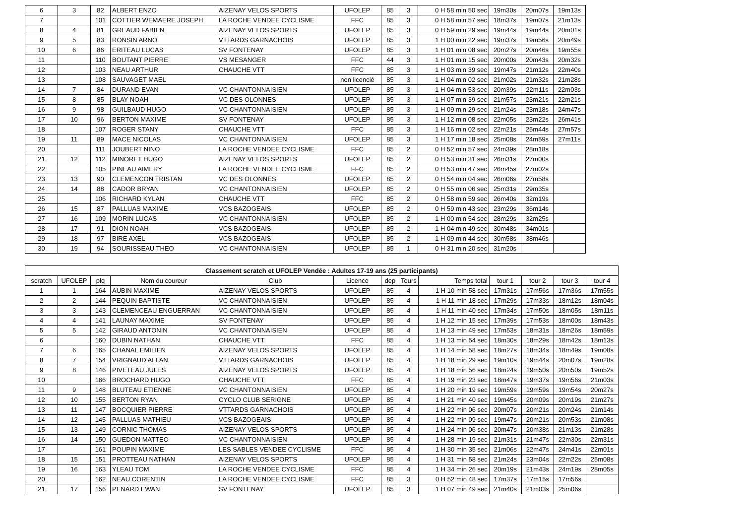| 6 | 3 | 82 | ALBERT ENZO | AIZENAY VELOS SPORTS | UFOLEP | 85 | 3 | 0 H 58 min 50 sec | 19m30s | 20m07s | 19m13s |
| 7 | | 101 | COTTIER WEMAERE JOSEPH | LA ROCHE VENDEE CYCLISME | FFC | 85 | 3 | 0 H 58 min 57 sec | 18m37s | 19m07s | 21m13s |
| 8 | 4 | 81 | GREAUD FABIEN | AIZENAY VELOS SPORTS | UFOLEP | 85 | 3 | 0 H 59 min 29 sec | 19m44s | 19m44s | 20m01s |
| 9 | 5 | 83 | RONSIN ARNO | VTTARDS GARNACHOIS | UFOLEP | 85 | 3 | 1 H 00 min 22 sec | 19m37s | 19m56s | 20m49s |
| 10 | 6 | 86 | ERITEAU LUCAS | SV FONTENAY | UFOLEP | 85 | 3 | 1 H 01 min 08 sec | 20m27s | 20m46s | 19m55s |
| 11 | | 110 | BOUTANT PIERRE | VS MESANGER | FFC | 44 | 3 | 1 H 01 min 15 sec | 20m00s | 20m43s | 20m32s |
| 12 | | 103 | NEAU ARTHUR | CHAUCHE VTT | FFC | 85 | 3 | 1 H 03 min 39 sec | 19m47s | 21m12s | 22m40s |
| 13 | | 108 | SAUVAGET MAEL | | non licencié | 85 | 3 | 1 H 04 min 02 sec | 21m02s | 21m32s | 21m28s |
| 14 | 7 | 84 | DURAND EVAN | VC CHANTONNAISIEN | UFOLEP | 85 | 3 | 1 H 04 min 53 sec | 20m39s | 22m11s | 22m03s |
| 15 | 8 | 85 | BLAY NOAH | VC DES OLONNES | UFOLEP | 85 | 3 | 1 H 07 min 39 sec | 21m57s | 23m21s | 22m21s |
| 16 | 9 | 98 | GUILBAUD HUGO | VC CHANTONNAISIEN | UFOLEP | 85 | 3 | 1 H 09 min 29 sec | 21m24s | 23m18s | 24m47s |
| 17 | 10 | 96 | BERTON MAXIME | SV FONTENAY | UFOLEP | 85 | 3 | 1 H 12 min 08 sec | 22m05s | 23m22s | 26m41s |
| 18 | | 107 | ROGER STANY | CHAUCHE VTT | FFC | 85 | 3 | 1 H 16 min 02 sec | 22m21s | 25m44s | 27m57s |
| 19 | 11 | 89 | MACE NICOLAS | VC CHANTONNAISIEN | UFOLEP | 85 | 3 | 1 H 17 min 18 sec | 25m08s | 24m59s | 27m11s |
| 20 | | 111 | JOUBERT NINO | LA ROCHE VENDEE CYCLISME | FFC | 85 | 2 | 0 H 52 min 57 sec | 24m39s | 28m18s | |
| 21 | 12 | 112 | MINORET HUGO | AIZENAY VELOS SPORTS | UFOLEP | 85 | 2 | 0 H 53 min 31 sec | 26m31s | 27m00s | |
| 22 | | 105 | PINEAU AIMERY | LA ROCHE VENDEE CYCLISME | FFC | 85 | 2 | 0 H 53 min 47 sec | 26m45s | 27m02s | |
| 23 | 13 | 90 | CLEMENCON TRISTAN | VC DES OLONNES | UFOLEP | 85 | 2 | 0 H 54 min 04 sec | 26m06s | 27m58s | |
| 24 | 14 | 88 | CADOR BRYAN | VC CHANTONNAISIEN | UFOLEP | 85 | 2 | 0 H 55 min 06 sec | 25m31s | 29m35s | |
| 25 | | 106 | RICHARD KYLAN | CHAUCHE VTT | FFC | 85 | 2 | 0 H 58 min 59 sec | 26m40s | 32m19s | |
| 26 | 15 | 87 | PALLUAS MAXIME | VCS BAZOGEAIS | UFOLEP | 85 | 2 | 0 H 59 min 43 sec | 23m29s | 36m14s | |
| 27 | 16 | 109 | MORIN LUCAS | VC CHANTONNAISIEN | UFOLEP | 85 | 2 | 1 H 00 min 54 sec | 28m29s | 32m25s | |
| 28 | 17 | 91 | DION NOAH | VCS BAZOGEAIS | UFOLEP | 85 | 2 | 1 H 04 min 49 sec | 30m48s | 34m01s | |
| 29 | 18 | 97 | BIRE AXEL | VCS BAZOGEAIS | UFOLEP | 85 | 2 | 1 H 09 min 44 sec | 30m58s | 38m46s | |
| 30 | 19 | 94 | SOURISSEAU THEO | VC CHANTONNAISIEN | UFOLEP | 85 | 1 | 0 H 31 min 20 sec | 31m20s | | |
| Classement scratch et UFOLEP Vendée : Adultes 17-19 ans (25 participants) | | | | | | | | | | | | |
| --- | --- | --- | --- | --- | --- | --- | --- | --- | --- | --- | --- | --- |
| scratch | UFOLEP | plq | Nom du coureur | Club | Licence | dep | Tours | Temps total | tour 1 | tour 2 | tour 3 | tour 4 |
| 1 | 1 | 164 | AUBIN MAXIME | AIZENAY VELOS SPORTS | UFOLEP | 85 | 4 | 1 H 10 min 58 sec | 17m31s | 17m56s | 17m36s | 17m55s |
| 2 | 2 | 144 | PEQUIN BAPTISTE | VC CHANTONNAISIEN | UFOLEP | 85 | 4 | 1 H 11 min 18 sec | 17m29s | 17m33s | 18m12s | 18m04s |
| 3 | 3 | 143 | CLEMENCEAU ENGUERRAN | VC CHANTONNAISIEN | UFOLEP | 85 | 4 | 1 H 11 min 40 sec | 17m34s | 17m50s | 18m05s | 18m11s |
| 4 | 4 | 141 | LAUNAY MAXIME | SV FONTENAY | UFOLEP | 85 | 4 | 1 H 12 min 15 sec | 17m39s | 17m53s | 18m00s | 18m43s |
| 5 | 5 | 142 | GIRAUD ANTONIN | VC CHANTONNAISIEN | UFOLEP | 85 | 4 | 1 H 13 min 49 sec | 17m53s | 18m31s | 18m26s | 18m59s |
| 6 | | 160 | DUBIN NATHAN | CHAUCHE VTT | FFC | 85 | 4 | 1 H 13 min 54 sec | 18m30s | 18m29s | 18m42s | 18m13s |
| 7 | 6 | 165 | CHANAL EMILIEN | AIZENAY VELOS SPORTS | UFOLEP | 85 | 4 | 1 H 14 min 58 sec | 18m27s | 18m34s | 18m49s | 19m08s |
| 8 | 7 | 154 | VRIGNAUD ALLAN | VTTARDS GARNACHOIS | UFOLEP | 85 | 4 | 1 H 18 min 29 sec | 19m10s | 19m44s | 20m07s | 19m28s |
| 9 | 8 | 146 | PIVETEAU JULES | AIZENAY VELOS SPORTS | UFOLEP | 85 | 4 | 1 H 18 min 56 sec | 18m24s | 19m50s | 20m50s | 19m52s |
| 10 | | 166 | BROCHARD HUGO | CHAUCHE VTT | FFC | 85 | 4 | 1 H 19 min 23 sec | 18m47s | 19m37s | 19m56s | 21m03s |
| 11 | 9 | 148 | BLUTEAU ETIENNE | VC CHANTONNAISIEN | UFOLEP | 85 | 4 | 1 H 20 min 19 sec | 19m59s | 19m59s | 19m54s | 20m27s |
| 12 | 10 | 155 | BERTON RYAN | CYCLO CLUB SERIGNE | UFOLEP | 85 | 4 | 1 H 21 min 40 sec | 19m45s | 20m09s | 20m19s | 21m27s |
| 13 | 11 | 147 | BOCQUIER PIERRE | VTTARDS GARNACHOIS | UFOLEP | 85 | 4 | 1 H 22 min 06 sec | 20m07s | 20m21s | 20m24s | 21m14s |
| 14 | 12 | 145 | PALLUAS MATHIEU | VCS BAZOGEAIS | UFOLEP | 85 | 4 | 1 H 22 min 09 sec | 19m47s | 20m21s | 20m53s | 21m08s |
| 15 | 13 | 149 | CORNIC THOMAS | AIZENAY VELOS SPORTS | UFOLEP | 85 | 4 | 1 H 24 min 06 sec | 20m47s | 20m38s | 21m13s | 21m28s |
| 16 | 14 | 150 | GUEDON MATTEO | VC CHANTONNAISIEN | UFOLEP | 85 | 4 | 1 H 28 min 19 sec | 21m31s | 21m47s | 22m30s | 22m31s |
| 17 | | 161 | POUPIN MAXIME | LES SABLES VENDEE CYCLISME | FFC | 85 | 4 | 1 H 30 min 35 sec | 21m06s | 22m47s | 24m41s | 22m01s |
| 18 | 15 | 151 | PROTTEAU NATHAN | AIZENAY VELOS SPORTS | UFOLEP | 85 | 4 | 1 H 31 min 58 sec | 21m24s | 23m04s | 22m22s | 25m08s |
| 19 | 16 | 163 | YLEAU TOM | LA ROCHE VENDEE CYCLISME | FFC | 85 | 4 | 1 H 34 min 26 sec | 20m19s | 21m43s | 24m19s | 28m05s |
| 20 | | 162 | NEAU CORENTIN | LA ROCHE VENDEE CYCLISME | FFC | 85 | 3 | 0 H 52 min 48 sec | 17m37s | 17m15s | 17m56s | |
| 21 | 17 | 156 | PENARD EWAN | SV FONTENAY | UFOLEP | 85 | 3 | 1 H 07 min 49 sec | 21m40s | 21m03s | 25m06s | |